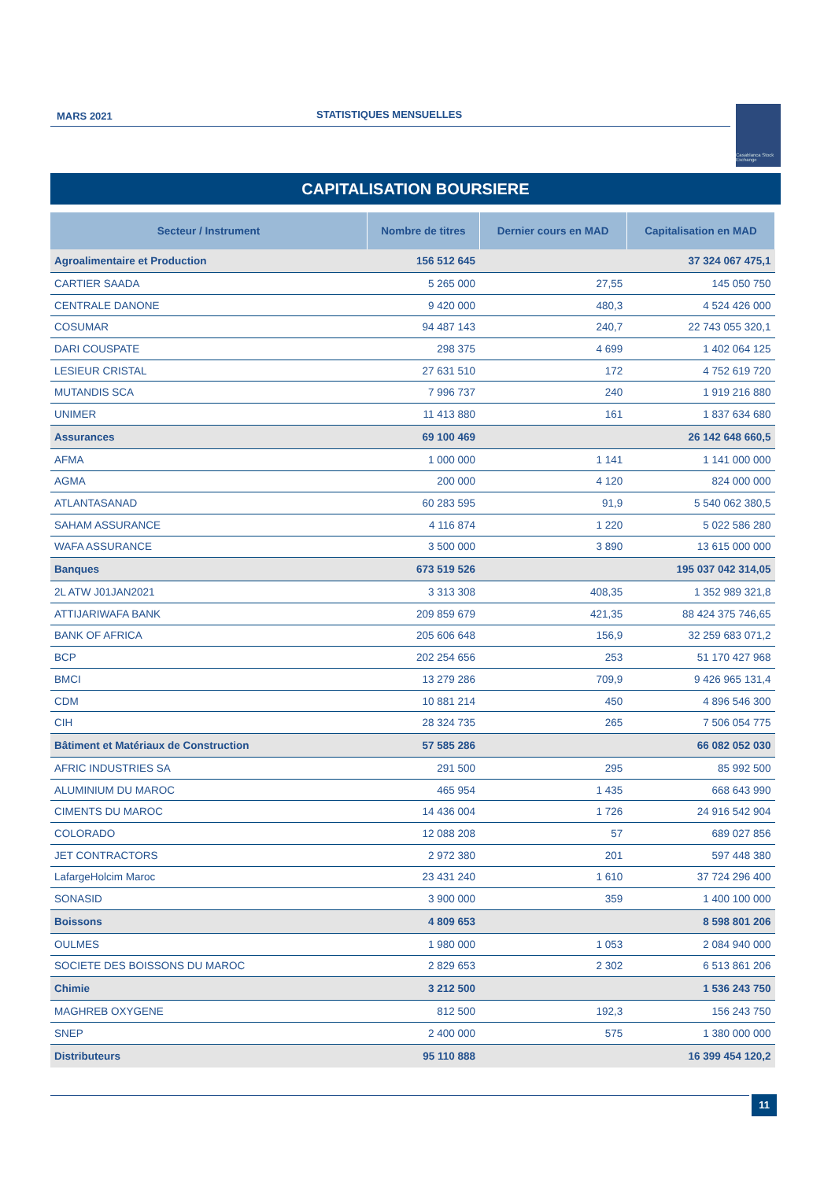MARS 2021 STATISTIQUES MENSUELLES
Casablanca Stock Exchange
CAPITALISATION BOURSIERE
| Secteur / Instrument | Nombre de titres | Dernier cours en MAD | Capitalisation en MAD |
| --- | --- | --- | --- |
| Agroalimentaire et Production | 156 512 645 | | 37 324 067 475,1 |
| CARTIER SAADA | 5 265 000 | 27,55 | 145 050 750 |
| CENTRALE DANONE | 9 420 000 | 480,3 | 4 524 426 000 |
| COSUMAR | 94 487 143 | 240,7 | 22 743 055 320,1 |
| DARI COUSPATE | 298 375 | 4 699 | 1 402 064 125 |
| LESIEUR CRISTAL | 27 631 510 | 172 | 4 752 619 720 |
| MUTANDIS SCA | 7 996 737 | 240 | 1 919 216 880 |
| UNIMER | 11 413 880 | 161 | 1 837 634 680 |
| Assurances | 69 100 469 | | 26 142 648 660,5 |
| AFMA | 1 000 000 | 1 141 | 1 141 000 000 |
| AGMA | 200 000 | 4 120 | 824 000 000 |
| ATLANTASANAD | 60 283 595 | 91,9 | 5 540 062 380,5 |
| SAHAM ASSURANCE | 4 116 874 | 1 220 | 5 022 586 280 |
| WAFA ASSURANCE | 3 500 000 | 3 890 | 13 615 000 000 |
| Banques | 673 519 526 | | 195 037 042 314,05 |
| 2L ATW J01JAN2021 | 3 313 308 | 408,35 | 1 352 989 321,8 |
| ATTIJARIWAFA BANK | 209 859 679 | 421,35 | 88 424 375 746,65 |
| BANK OF AFRICA | 205 606 648 | 156,9 | 32 259 683 071,2 |
| BCP | 202 254 656 | 253 | 51 170 427 968 |
| BMCI | 13 279 286 | 709,9 | 9 426 965 131,4 |
| CDM | 10 881 214 | 450 | 4 896 546 300 |
| CIH | 28 324 735 | 265 | 7 506 054 775 |
| Bâtiment et Matériaux de Construction | 57 585 286 | | 66 082 052 030 |
| AFRIC INDUSTRIES SA | 291 500 | 295 | 85 992 500 |
| ALUMINIUM DU MAROC | 465 954 | 1 435 | 668 643 990 |
| CIMENTS DU MAROC | 14 436 004 | 1 726 | 24 916 542 904 |
| COLORADO | 12 088 208 | 57 | 689 027 856 |
| JET CONTRACTORS | 2 972 380 | 201 | 597 448 380 |
| LafargeHolcim Maroc | 23 431 240 | 1 610 | 37 724 296 400 |
| SONASID | 3 900 000 | 359 | 1 400 100 000 |
| Boissons | 4 809 653 | | 8 598 801 206 |
| OULMES | 1 980 000 | 1 053 | 2 084 940 000 |
| SOCIETE DES BOISSONS DU MAROC | 2 829 653 | 2 302 | 6 513 861 206 |
| Chimie | 3 212 500 | | 1 536 243 750 |
| MAGHREB OXYGENE | 812 500 | 192,3 | 156 243 750 |
| SNEP | 2 400 000 | 575 | 1 380 000 000 |
| Distributeurs | 95 110 888 | | 16 399 454 120,2 |
11